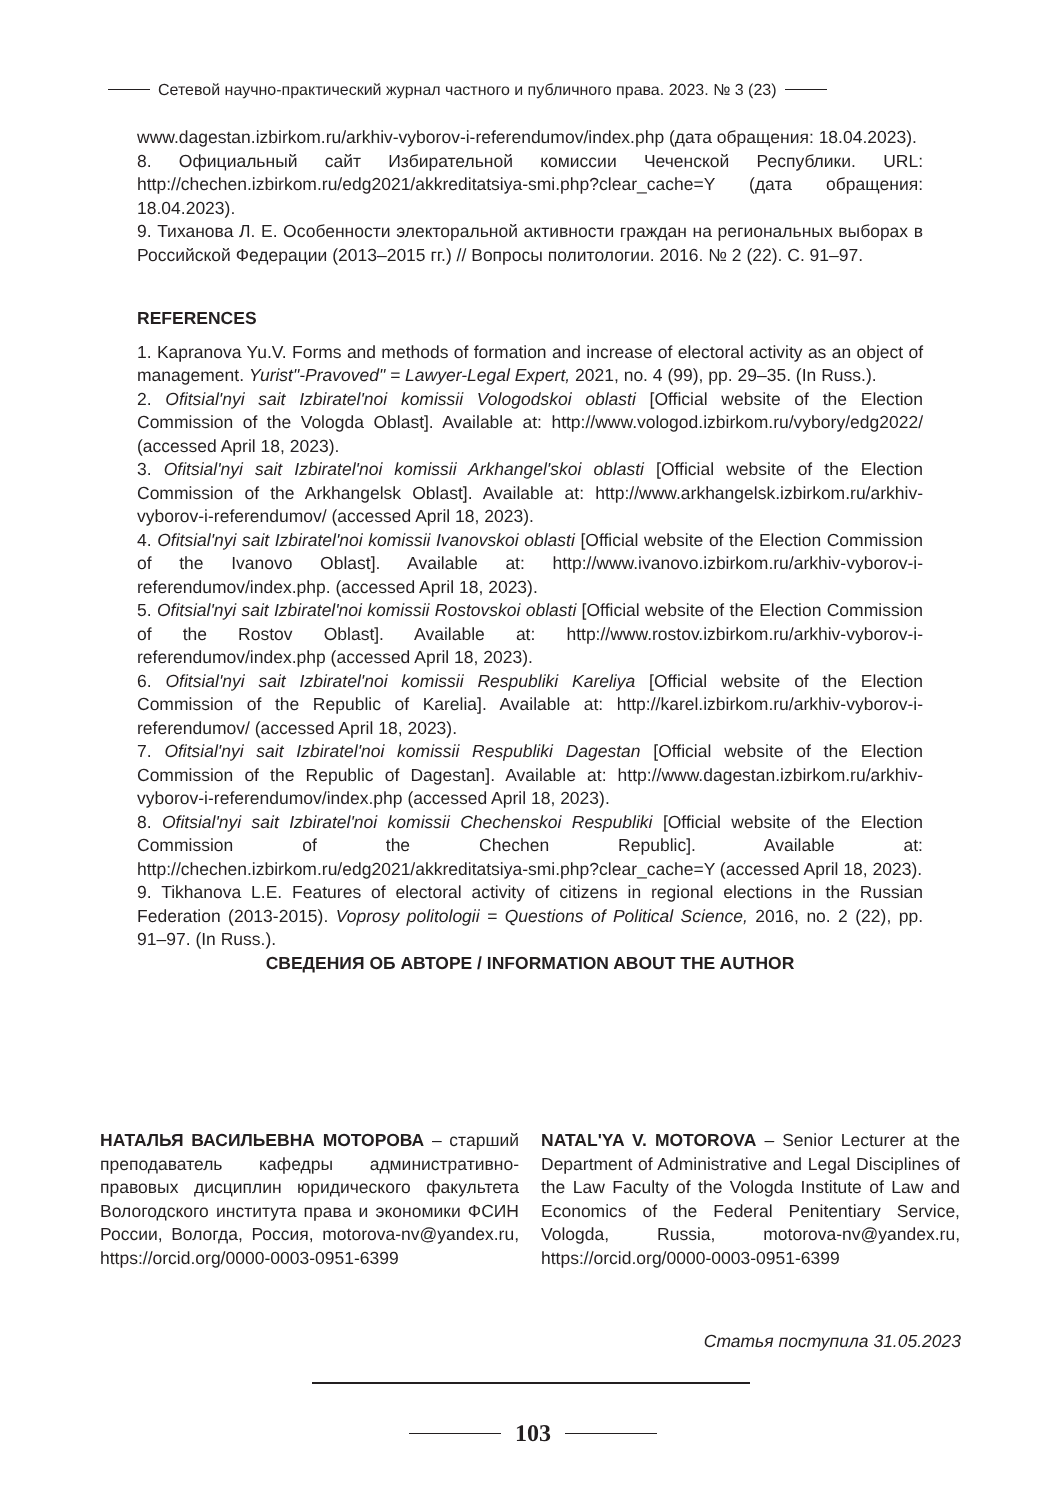Сетевой научно-практический журнал частного и публичного права. 2023. № 3 (23)
www.dagestan.izbirkom.ru/arkhiv-vyborov-i-referendumov/index.php (дата обращения: 18.04.2023).
8. Официальный сайт Избирательной комиссии Чеченской Республики. URL: http://chechen.izbirkom.ru/edg2021/akkreditatsiya-smi.php?clear_cache=Y (дата обращения: 18.04.2023).
9. Тиханова Л. Е. Особенности электоральной активности граждан на региональных выборах в Российской Федерации (2013–2015 гг.) // Вопросы политологии. 2016. № 2 (22). С. 91–97.
REFERENCES
1. Kapranova Yu.V. Forms and methods of formation and increase of electoral activity as an object of management. Yurist"-Pravoved" = Lawyer-Legal Expert, 2021, no. 4 (99), pp. 29–35. (In Russ.).
2. Ofitsial'nyi sait Izbiratel'noi komissii Vologodskoi oblasti [Official website of the Election Commission of the Vologda Oblast]. Available at: http://www.vologod.izbirkom.ru/vybory/edg2022/ (accessed April 18, 2023).
3. Ofitsial'nyi sait Izbiratel'noi komissii Arkhangel'skoi oblasti [Official website of the Election Commission of the Arkhangelsk Oblast]. Available at: http://www.arkhangelsk.izbirkom.ru/arkhiv-vyborov-i-referendumov/ (accessed April 18, 2023).
4. Ofitsial'nyi sait Izbiratel'noi komissii Ivanovskoi oblasti [Official website of the Election Commission of the Ivanovo Oblast]. Available at: http://www.ivanovo.izbirkom.ru/arkhiv-vyborov-i-referendumov/index.php. (accessed April 18, 2023).
5. Ofitsial'nyi sait Izbiratel'noi komissii Rostovskoi oblasti [Official website of the Election Commission of the Rostov Oblast]. Available at: http://www.rostov.izbirkom.ru/arkhiv-vyborov-i-referendumov/index.php (accessed April 18, 2023).
6. Ofitsial'nyi sait Izbiratel'noi komissii Respubliki Kareliya [Official website of the Election Commission of the Republic of Karelia]. Available at: http://karel.izbirkom.ru/arkhiv-vyborov-i-referendumov/ (accessed April 18, 2023).
7. Ofitsial'nyi sait Izbiratel'noi komissii Respubliki Dagestan [Official website of the Election Commission of the Republic of Dagestan]. Available at: http://www.dagestan.izbirkom.ru/arkhiv-vyborov-i-referendumov/index.php (accessed April 18, 2023).
8. Ofitsial'nyi sait Izbiratel'noi komissii Chechenskoi Respubliki [Official website of the Election Commission of the Chechen Republic]. Available at: http://chechen.izbirkom.ru/edg2021/akkreditatsiya-smi.php?clear_cache=Y (accessed April 18, 2023).
9. Tikhanova L.E. Features of electoral activity of citizens in regional elections in the Russian Federation (2013-2015). Voprosy politologii = Questions of Political Science, 2016, no. 2 (22), pp. 91–97. (In Russ.).
СВЕДЕНИЯ ОБ АВТОРЕ / INFORMATION ABOUT THE AUTHOR
НАТАЛЬЯ ВАСИЛЬЕВНА МОТОРОВА – старший преподаватель кафедры административно-правовых дисциплин юридического факультета Вологодского института права и экономики ФСИН России, Вологда, Россия, motorova-nv@yandex.ru, https://orcid.org/0000-0003-0951-6399
NATAL'YA V. MOTOROVA – Senior Lecturer at the Department of Administrative and Legal Disciplines of the Law Faculty of the Vologda Institute of Law and Economics of the Federal Penitentiary Service, Vologda, Russia, motorova-nv@yandex.ru, https://orcid.org/0000-0003-0951-6399
Статья поступила 31.05.2023
103